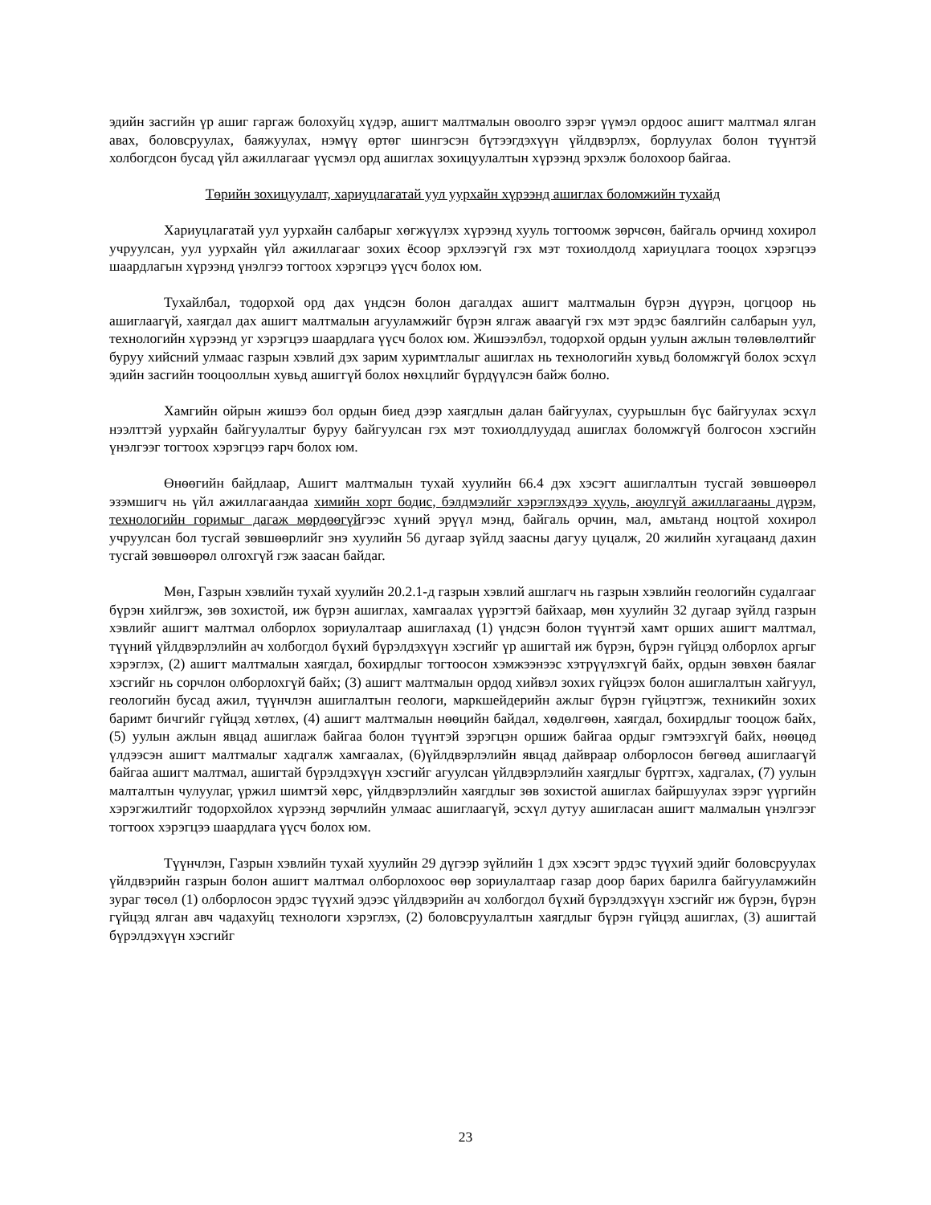эдийн засгийн үр ашиг гаргаж болохуйц хүдэр, ашигт малтмалын овоолго зэрэг үүмэл ордоос ашигт малтмал ялган авах, боловсруулах, баяжуулах, нэмүү өртөг шингэсэн бүтээгдэхүүн үйлдвэрлэх, борлуулах болон түүнтэй холбогдсон бусад үйл ажиллагааг үүсмэл орд ашиглах зохицуулалтын хүрээнд эрхэлж болохоор байгаа.
Төрийн зохицуулалт, хариуцлагатай уул уурхайн хүрээнд ашиглах боломжийн тухайд
Хариуцлагатай уул уурхайн салбарыг хөгжүүлэх хүрээнд хууль тогтоомж зөрчсөн, байгаль орчинд хохирол учруулсан, уул уурхайн үйл ажиллагааг зохих ёсоор эрхлээгүй гэх мэт тохиолдолд хариуцлага тооцох хэрэгцээ шаардлагын хүрээнд үнэлгээ тогтоох хэрэгцээ үүсч болох юм.
Тухайлбал, тодорхой орд дах үндсэн болон дагалдах ашигт малтмалын бүрэн дүүрэн, цогцоор нь ашиглаагүй, хаягдал дах ашигт малтмалын агууламжийг бүрэн ялгаж аваагүй гэх мэт эрдэс баялгийн салбарын уул, технологийн хүрээнд уг хэрэгцээ шаардлага үүсч болох юм. Жишээлбэл, тодорхой ордын уулын ажлын төлөвлөлтийг буруу хийсний улмаас газрын хэвлий дэх зарим хуримтлалыг ашиглах нь технологийн хувьд боломжгүй болох эсхүл эдийн засгийн тооцооллын хувьд ашиггүй болох нөхцлийг бүрдүүлсэн байж болно.
Хамгийн ойрын жишээ бол ордын биед дээр хаягдлын далан байгуулах, суурьшлын бүс байгуулах эсхүл нээлттэй уурхайн байгуулалтыг буруу байгуулсан гэх мэт тохиолдлуудад ашиглах боломжгүй болгосон хэсгийн үнэлгээг тогтоох хэрэгцээ гарч болох юм.
Өнөөгийн байдлаар, Ашигт малтмалын тухай хуулийн 66.4 дэх хэсэгт ашиглалтын тусгай зөвшөөрөл эзэмшигч нь үйл ажиллагаандаа химийн хорт бодис, бэлдмэлийг хэрэглэхдээ хууль, аюулгүй ажиллагааны дүрэм, технологийн горимыг дагаж мөрдөөгүйгээс хүний эрүүл мэнд, байгаль орчин, мал, амьтанд ноцтой хохирол учруулсан бол тусгай зөвшөөрлийг энэ хуулийн 56 дугаар зүйлд заасны дагуу цуцалж, 20 жилийн хугацаанд дахин тусгай зөвшөөрөл олгохгүй гэж заасан байдаг.
Мөн, Газрын хэвлийн тухай хуулийн 20.2.1-д газрын хэвлий ашглагч нь газрын хэвлийн геологийн судалгааг бүрэн хийлгэж, зөв зохистой, иж бүрэн ашиглах, хамгаалах үүрэгтэй байхаар, мөн хуулийн 32 дугаар зүйлд газрын хэвлийг ашигт малтмал олборлох зориулалтаар ашиглахад (1) үндсэн болон түүнтэй хамт орших ашигт малтмал, түүний үйлдвэрлэлийн ач холбогдол бүхий бүрэлдэхүүн хэсгийг үр ашигтай иж бүрэн, бүрэн гүйцэд олборлох аргыг хэрэглэх, (2) ашигт малтмалын хаягдал, бохирдлыг тогтоосон хэмжээнээс хэтрүүлэхгүй байх, ордын зөвхөн баялаг хэсгийг нь сорчлон олборлохгүй байх; (3) ашигт малтмалын ордод хийвэл зохих гүйцээх болон ашиглалтын хайгуул, геологийн бусад ажил, түүнчлэн ашиглалтын геологи, маркшейдерийн ажлыг бүрэн гүйцэтгэж, техникийн зохих баримт бичгийг гүйцэд хөтлөх, (4) ашигт малтмалын нөөцийн байдал, хөдөлгөөн, хаягдал, бохирдлыг тооцож байх, (5) уулын ажлын явцад ашиглаж байгаа болон түүнтэй зэрэгцэн оршиж байгаа ордыг гэмтээхгүй байх, нөөцөд үлдээсэн ашигт малтмалыг хадгалж хамгаалах, (6)үйлдвэрлэлийн явцад дайвраар олборлосон бөгөөд ашиглаагүй байгаа ашигт малтмал, ашигтай бүрэлдэхүүн хэсгийг агуулсан үйлдвэрлэлийн хаягдлыг бүртгэх, хадгалах, (7) уулын малталтын чулуулаг, үржил шимтэй хөрс, үйлдвэрлэлийн хаягдлыг зөв зохистой ашиглах байршуулах зэрэг үүргийн хэрэгжилтийг тодорхойлох хүрээнд зөрчлийн улмаас ашиглаагүй, эсхүл дутуу ашигласан ашигт малмалын үнэлгээг тогтоох хэрэгцээ шаардлага үүсч болох юм.
Түүнчлэн, Газрын хэвлийн тухай хуулийн 29 дүгээр зүйлийн 1 дэх хэсэгт эрдэс түүхий эдийг боловсруулах үйлдвэрийн газрын болон ашигт малтмал олборлохоос өөр зориулалтаар газар доор барих барилга байгууламжийн зураг төсөл (1) олборлосон эрдэс түүхий эдээс үйлдвэрийн ач холбогдол бүхий бүрэлдэхүүн хэсгийг иж бүрэн, бүрэн гүйцэд ялган авч чадахуйц технологи хэрэглэх, (2) боловсруулалтын хаягдлыг бүрэн гүйцэд ашиглах, (3) ашигтай бүрэлдэхүүн хэсгийг
23